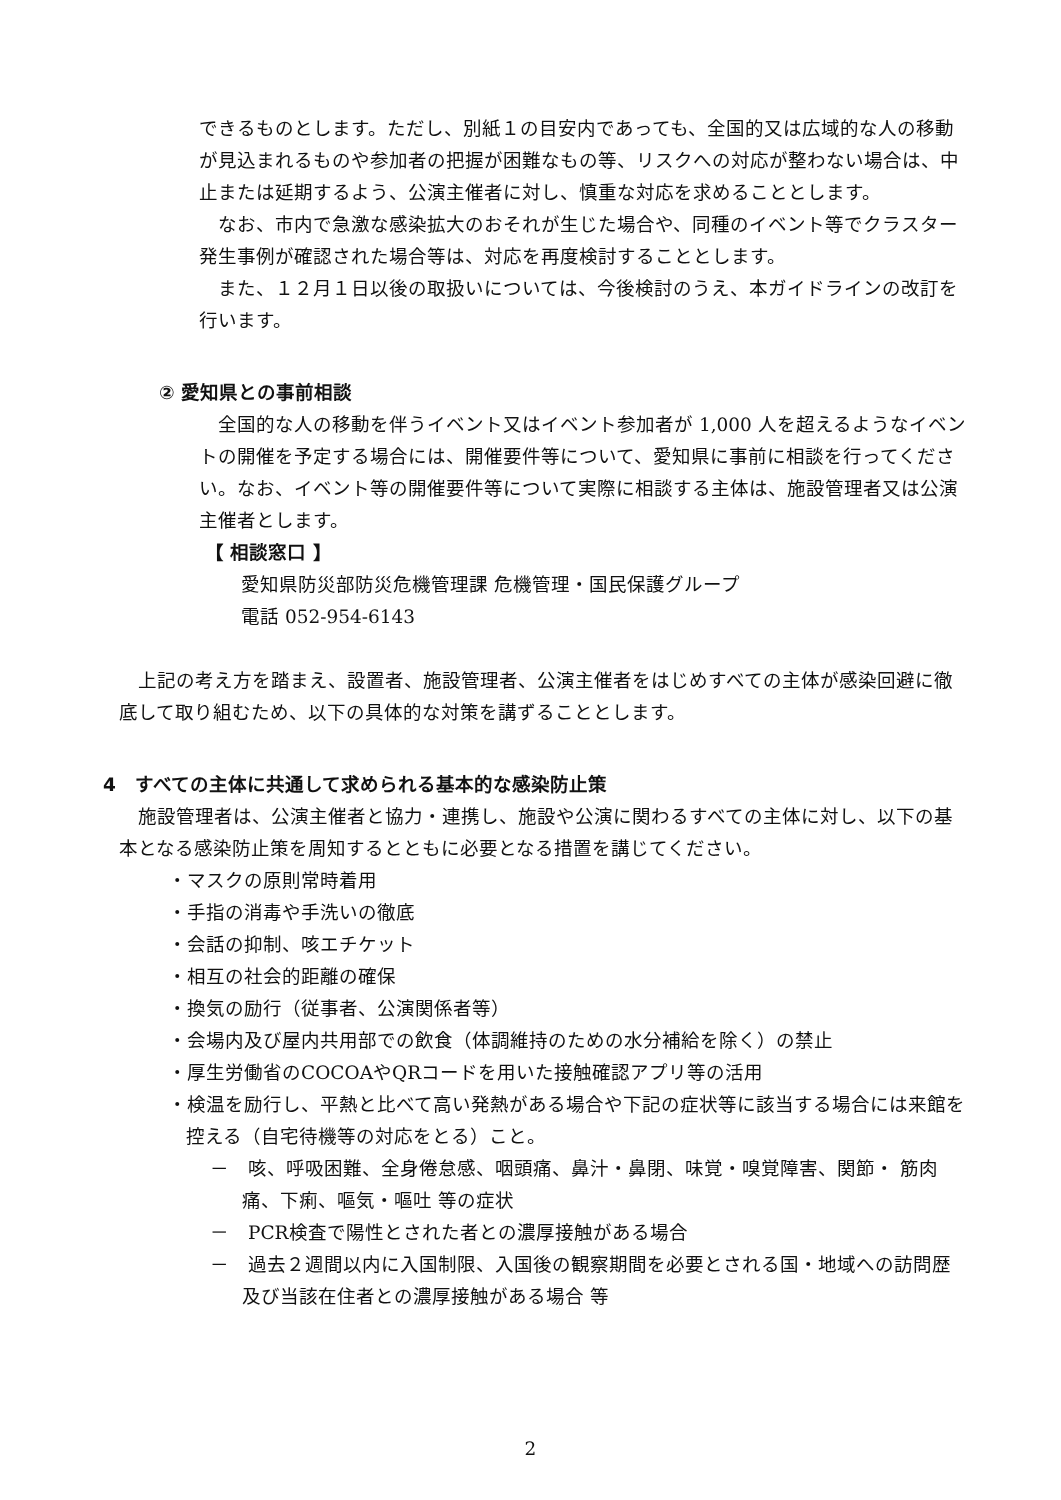できるものとします。ただし、別紙１の目安内であっても、全国的又は広域的な人の移動が見込まれるものや参加者の把握が困難なもの等、リスクへの対応が整わない場合は、中止または延期するよう、公演主催者に対し、慎重な対応を求めることとします。
　なお、市内で急激な感染拡大のおそれが生じた場合や、同種のイベント等でクラスター発生事例が確認された場合等は、対応を再度検討することとします。
　また、１２月１日以後の取扱いについては、今後検討のうえ、本ガイドラインの改訂を行います。
② 愛知県との事前相談
　全国的な人の移動を伴うイベント又はイベント参加者が 1,000 人を超えるようなイベントの開催を予定する場合には、開催要件等について、愛知県に事前に相談を行ってください。なお、イベント等の開催要件等について実際に相談する主体は、施設管理者又は公演主催者とします。
【 相談窓口 】
愛知県防災部防災危機管理課 危機管理・国民保護グループ
電話 052-954-6143
　上記の考え方を踏まえ、設置者、施設管理者、公演主催者をはじめすべての主体が感染回避に徹底して取り組むため、以下の具体的な対策を講ずることとします。
4　すべての主体に共通して求められる基本的な感染防止策
　施設管理者は、公演主催者と協力・連携し、施設や公演に関わるすべての主体に対し、以下の基本となる感染防止策を周知するとともに必要となる措置を講じてください。
・マスクの原則常時着用
・手指の消毒や手洗いの徹底
・会話の抑制、咳エチケット
・相互の社会的距離の確保
・換気の励行（従事者、公演関係者等）
・会場内及び屋内共用部での飲食（体調維持のための水分補給を除く）の禁止
・厚生労働省のCOCOAやQRコードを用いた接触確認アプリ等の活用
・検温を励行し、平熱と比べて高い発熱がある場合や下記の症状等に該当する場合には来館を控える（自宅待機等の対応をとる）こと。
－　咳、呼吸困難、全身倦怠感、咽頭痛、鼻汁・鼻閉、味覚・嗅覚障害、関節・ 筋肉痛、下痢、嘔気・嘔吐 等の症状
－　PCR検査で陽性とされた者との濃厚接触がある場合
－　過去２週間以内に入国制限、入国後の観察期間を必要とされる国・地域への訪問歴及び当該在住者との濃厚接触がある場合 等
2